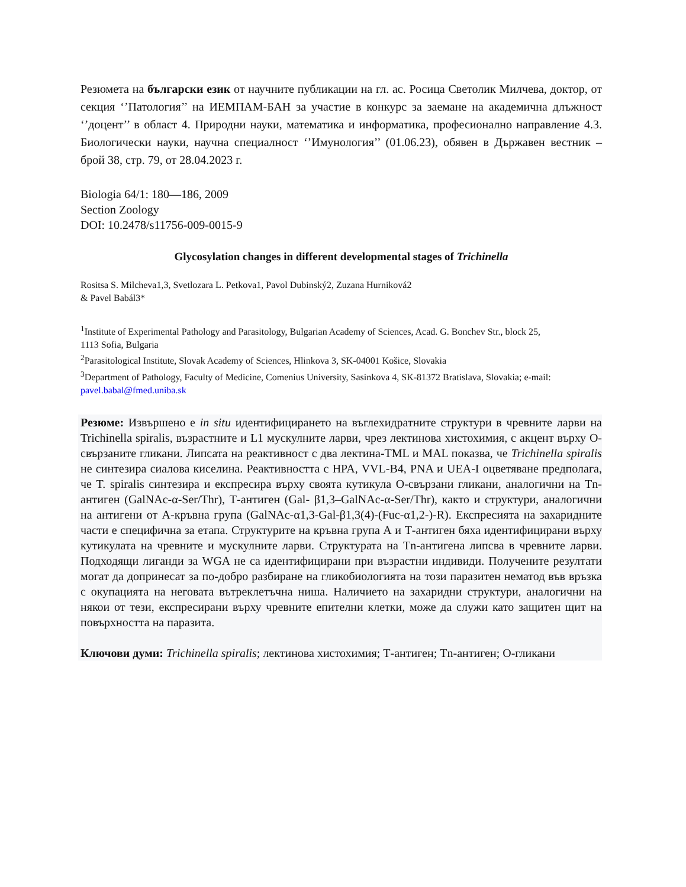Резюмета на български език от научните публикации на гл. ас. Росица Светолик Милчева, доктор, от секция ‘’Патология’’ на ИЕМПАМ-БАН за участие в конкурс за заемане на академична длъжност ‘’доцент’’ в област 4. Природни науки, математика и информатика, професионално направление 4.3. Биологически науки, научна специалност ‘’Имунология’’ (01.06.23), обявен в Държавен вестник – брой 38, стр. 79, от 28.04.2023 г.
Biologia 64/1: 180—186, 2009
Section Zoology
DOI: 10.2478/s11756-009-0015-9
Glycosylation changes in different developmental stages of Trichinella
Rositsa S. Milcheva1,3, Svetlozara L. Petkova1, Pavol Dubinský2, Zuzana Hurniková2
& Pavel Babál3*
<sup>1</sup> Institute of Experimental Pathology and Parasitology, Bulgarian Academy of Sciences, Acad. G. Bonchev Str., block 25,
1113 Sofia, Bulgaria
<sup>2</sup> Parasitological Institute, Slovak Academy of Sciences, Hlinkova 3, SK-04001 Košice, Slovakia
<sup>3</sup> Department of Pathology, Faculty of Medicine, Comenius University, Sasinkova 4, SK-81372 Bratislava, Slovakia; e-mail:
pavel.babal@fmed.uniba.sk
Резюме: Извършено е in situ идентифицирането на въглехидратните структури в чревните ларви на Trichinella spiralis, възрастните и L1 мускулните ларви, чрез лектинова хистохимия, с акцент върху О-свързаните гликани. Липсата на реактивност с два лектина-TML и MAL показва, че Trichinella spiralis не синтезира сиалова киселина. Реактивността с HPA, VVL-B4, PNA и UEA-I оцветяване предполага, че T. spiralis синтезира и експресира върху своята кутикула О-свързани гликани, аналогични на Tn-антиген (GalNAc-α-Ser/Thr), Т-антиген (Gal- β1,3–GalNAc-α-Ser/Thr), както и структури, аналогични на антигени от А-кръвна група (GalNAc-α1,3-Gal-β1,3(4)-(Fuc-α1,2-)-R). Експресията на захаридните части е специфична за етапа. Структурите на кръвна група А и Т-антиген бяха идентифицирани върху кутикулата на чревните и мускулните ларви. Структурата на Tn-антигена липсва в чревните ларви. Подходящи лиганди за WGA не са идентифицирани при възрастни индивиди. Получените резултати могат да допринесат за по-добро разбиране на гликобиологията на този паразитен нематод във връзка с окупацията на неговата вътреклетъчна ниша. Наличието на захаридни структури, аналогични на някои от тези, експресирани върху чревните епителни клетки, може да служи като защитен щит на повърхността на паразита.
Ключови думи: Trichinella spiralis; лектинова хистохимия; Т-антиген; Tn-антиген; О-гликани